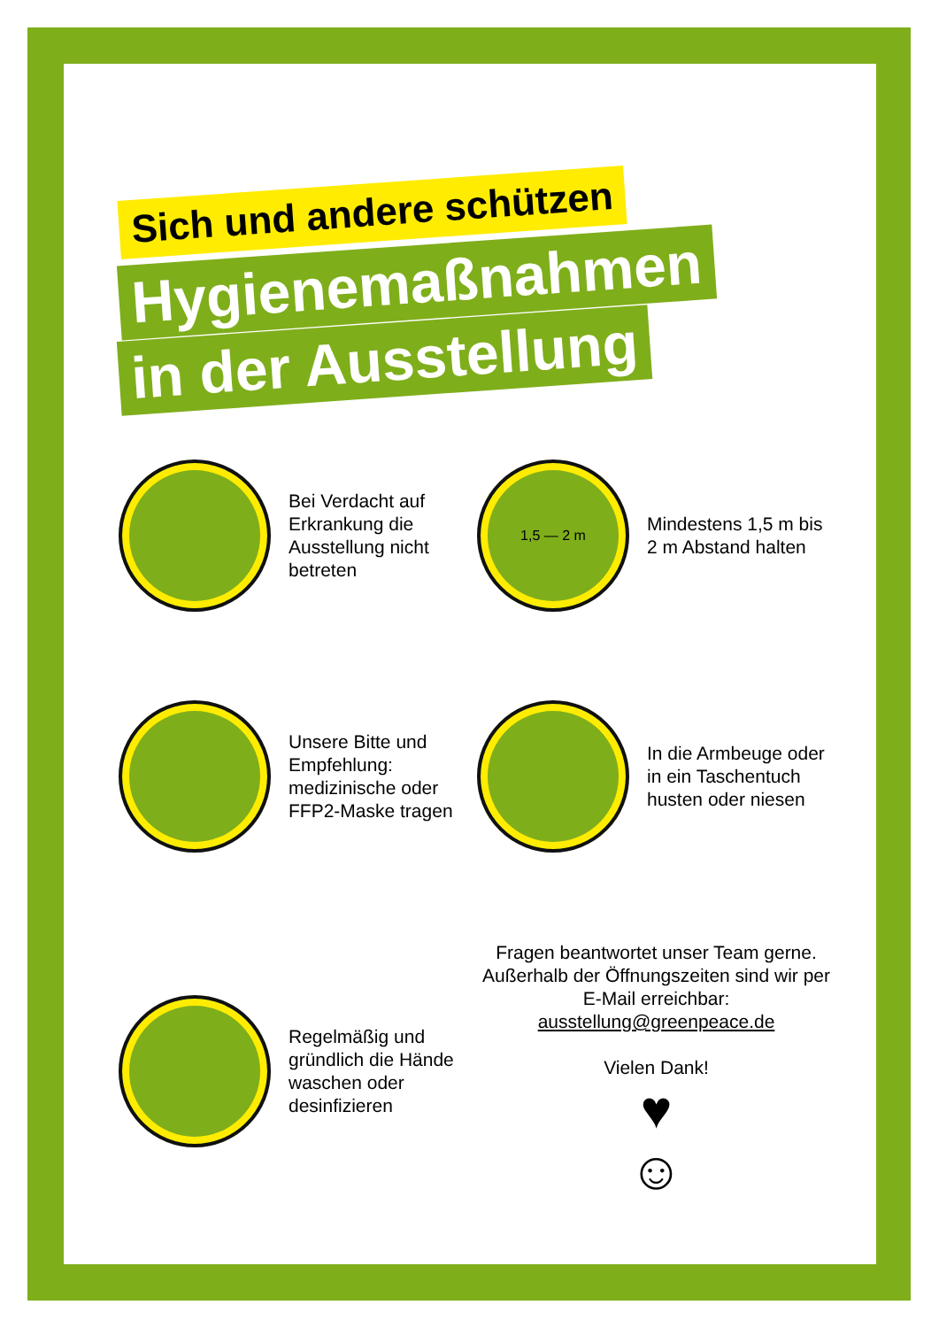Sich und andere schützen
Hygienemaßnahmen
in der Ausstellung
Bei Verdacht auf Erkrankung die Ausstellung nicht betreten
1,5 — 2 m
Mindestens 1,5 m bis 2 m Abstand halten
Unsere Bitte und Empfehlung: medizinische oder FFP2-Maske tragen
In die Armbeuge oder in ein Taschentuch husten oder niesen
Regelmäßig und gründlich die Hände waschen oder desinfizieren
Fragen beantwortet unser Team gerne. Außerhalb der Öffnungszeiten sind wir per E-Mail erreichbar:
ausstellung@greenpeace.de
Vielen Dank!
♥
☺